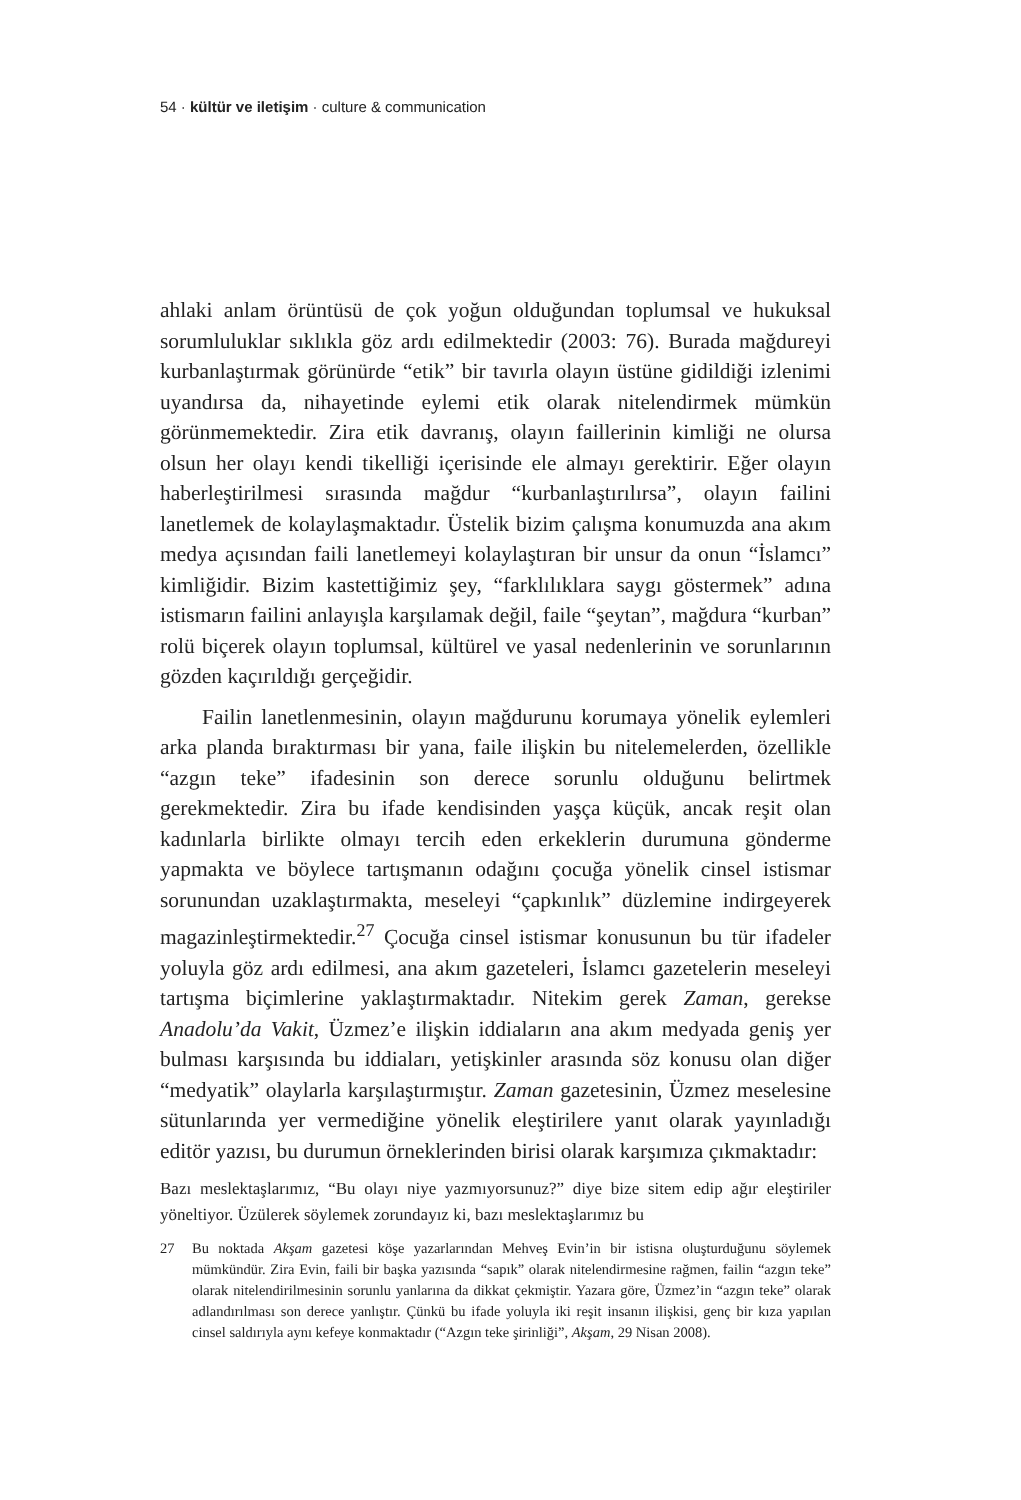54 · kültür ve iletişim · culture & communication
ahlaki anlam örüntüsü de çok yoğun olduğundan toplumsal ve hukuksal sorumluluklar sıklıkla göz ardı edilmektedir (2003: 76). Burada mağdureyi kurbanlaştırmak görünürde “etik” bir tavırla olayın üstüne gidildiği izlenimi uyandırsa da, nihayetinde eylemi etik olarak nitelendirmek mümkün görünmemektedir. Zira etik davranış, olayın faillerinin kimliği ne olursa olsun her olayı kendi tikelliği içerisinde ele almayı gerektirir. Eğer olayın haberleştirilmesi sırasında mağdur “kurbanlaştırılırsa”, olayın failini lanetlemek de kolaylaşmaktadır. Üstelik bizim çalışma konumuzda ana akım medya açısından faili lanetlemeyi kolaylaştıran bir unsur da onun “İslamcı” kimliğidir. Bizim kastettiğimiz şey, “farklılıklara saygı göstermek” adına istismarın failini anlayışla karşılamak değil, faile “şeytan”, mağdura “kurban” rolü biçerek olayın toplumsal, kültürel ve yasal nedenlerinin ve sorunlarının gözden kaçırıldığı gerçeğidir.
Failin lanetlenmesinin, olayın mağdurunu korumaya yönelik eylemleri arka planda bıraktırması bir yana, faile ilişkin bu nitelemelerden, özellikle “azgın teke” ifadesinin son derece sorunlu olduğunu belirtmek gerekmektedir. Zira bu ifade kendisinden yaşça küçük, ancak reşit olan kadınlarla birlikte olmayı tercih eden erkeklerin durumuna gönderme yapmakta ve böylece tartışmanın odağını çocuğa yönelik cinsel istismar sorunundan uzaklaştırmakta, meseleyi “çapkınlık” düzlemine indirgeyerek magazinleştirmektedir.<sup>27</sup> Çocuğa cinsel istismar konusunun bu tür ifadeler yoluyla göz ardı edilmesi, ana akım gazeteleri, İslamcı gazetelerin meseleyi tartışma biçimlerine yaklaştırmaktadır. Nitekim gerek Zaman, gerekse Anadolu’da Vakit, Üzmez’e ilişkin iddiaların ana akım medyada geniş yer bulması karşısında bu iddiaları, yetişkinler arasında söz konusu olan diğer “medyatik” olaylarla karşılaştırmıştır. Zaman gazetesinin, Üzmez meselesine sütunlarında yer vermediğine yönelik eleştirilere yanıt olarak yayınladığı editör yazısı, bu durumun örneklerinden birisi olarak karşımıza çıkmaktadır:
Bazı meslektaşlarımız, “Bu olayı niye yazmıyorsunuz?” diye bize sitem edip ağır eleştiriler yöneltiyor. Üzülerek söylemek zorundayız ki, bazı meslektaşlarımız bu
27 Bu noktada Akşam gazetesi köşe yazarlarından Mehveş Evin’in bir istisna oluşturduğunu söylemek mümkündür. Zira Evin, faili bir başka yazısında “sapık” olarak nitelendirmesine rağmen, failin “azgın teke” olarak nitelendirilmesinin sorunlu yanlarına da dikkat çekmiştir. Yazara göre, Üzmez’in “azgın teke” olarak adlandırılması son derece yanlıştır. Çünkü bu ifade yoluyla iki reşit insanın ilişkisi, genç bir kıza yapılan cinsel saldırıyla aynı kefeye konmaktadır (“Azgın teke şirinliği”, Akşam, 29 Nisan 2008).